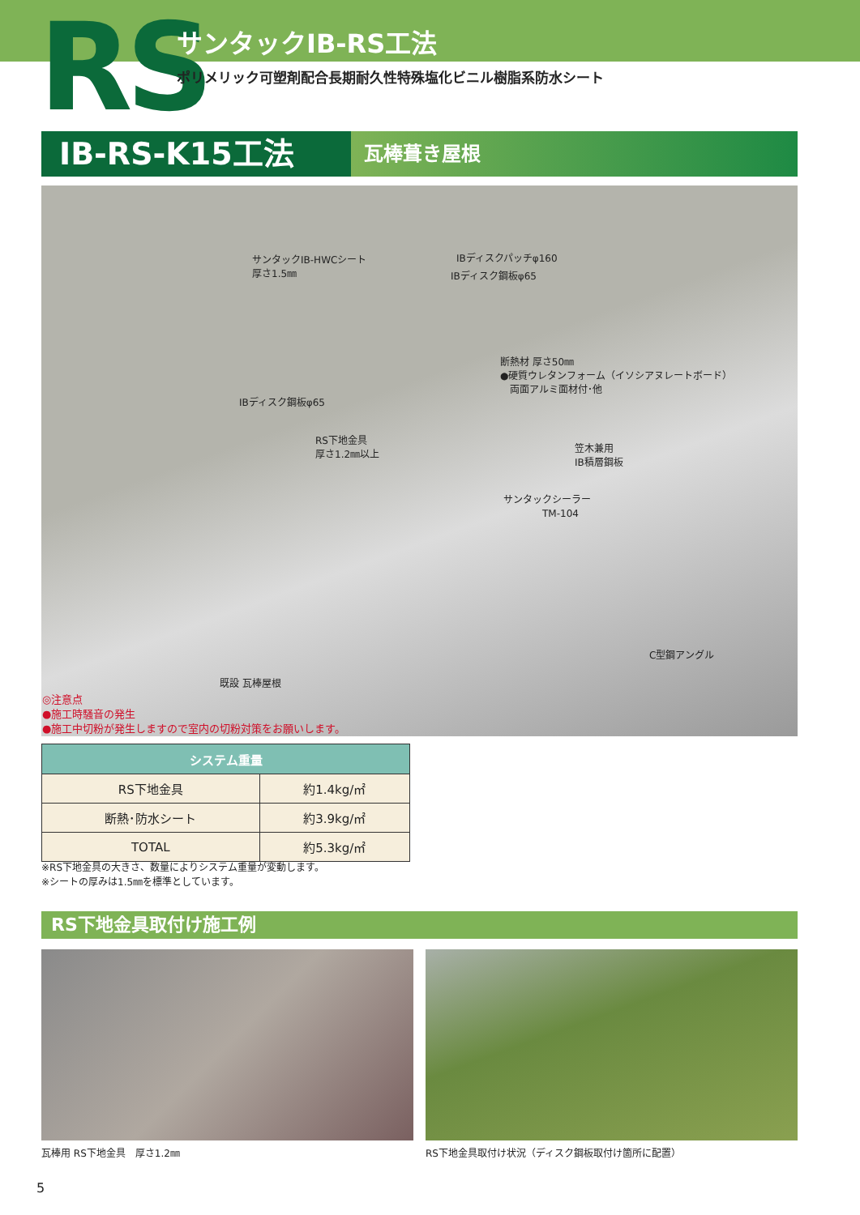RS サンタックIB-RS工法
ポリメリック可塑剤配合長期耐久性特殊塩化ビニル樹脂系防水シート
IB-RS-K15工法
瓦棒葺き屋根
サンタックIB-HWCシート
厚さ1.5㎜
IBディスクパッチφ160
IBディスク鋼板φ65
断熱材 厚さ50㎜
●硬質ウレタンフォーム（イソシアヌレートボード）
　両面アルミ面材付･他
IBディスク鋼板φ65
RS下地金具
厚さ1.2㎜以上 笠木兼用
IB積層鋼板
サンタックシーラー
　　　　TM-104
C型鋼アングル
既設 瓦棒屋根
◎注意点
●施工時騒音の発生
●施工中切粉が発生しますので室内の切粉対策をお願いします。
| システム重量 | |
| --- | --- |
| RS下地金具 | 約1.4kg/㎡ |
| 断熱･防水シート | 約3.9kg/㎡ |
| TOTAL | 約5.3kg/㎡ |
※RS下地金具の大きさ、数量によりシステム重量が変動します。
※シートの厚みは1.5㎜を標準としています。
RS下地金具取付け施工例
瓦棒用 RS下地金具　厚さ1.2㎜
RS下地金具取付け状況（ディスク鋼板取付け箇所に配置）
5